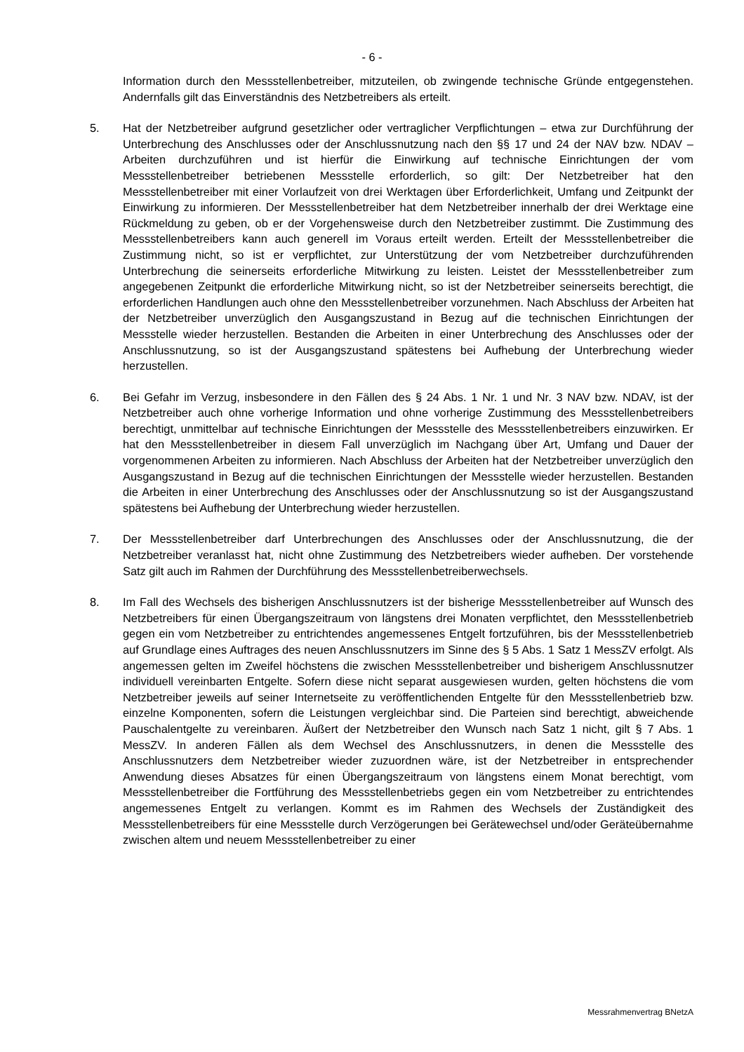- 6 -
Information durch den Messstellenbetreiber, mitzuteilen, ob zwingende technische Gründe entgegenstehen. Andernfalls gilt das Einverständnis des Netzbetreibers als erteilt.
5. Hat der Netzbetreiber aufgrund gesetzlicher oder vertraglicher Verpflichtungen – etwa zur Durchführung der Unterbrechung des Anschlusses oder der Anschlussnutzung nach den §§ 17 und 24 der NAV bzw. NDAV – Arbeiten durchzuführen und ist hierfür die Einwirkung auf technische Einrichtungen der vom Messstellenbetreiber betriebenen Messstelle erforderlich, so gilt: Der Netzbetreiber hat den Messstellenbetreiber mit einer Vorlaufzeit von drei Werktagen über Erforderlichkeit, Umfang und Zeitpunkt der Einwirkung zu informieren. Der Messstellenbetreiber hat dem Netzbetreiber innerhalb der drei Werktage eine Rückmeldung zu geben, ob er der Vorgehensweise durch den Netzbetreiber zustimmt. Die Zustimmung des Messstellenbetreibers kann auch generell im Voraus erteilt werden. Erteilt der Messstellenbetreiber die Zustimmung nicht, so ist er verpflichtet, zur Unterstützung der vom Netzbetreiber durchzuführenden Unterbrechung die seinerseits erforderliche Mitwirkung zu leisten. Leistet der Messstellenbetreiber zum angegebenen Zeitpunkt die erforderliche Mitwirkung nicht, so ist der Netzbetreiber seinerseits berechtigt, die erforderlichen Handlungen auch ohne den Messstellenbetreiber vorzunehmen. Nach Abschluss der Arbeiten hat der Netzbetreiber unverzüglich den Ausgangszustand in Bezug auf die technischen Einrichtungen der Messstelle wieder herzustellen. Bestanden die Arbeiten in einer Unterbrechung des Anschlusses oder der Anschlussnutzung, so ist der Ausgangszustand spätestens bei Aufhebung der Unterbrechung wieder herzustellen.
6. Bei Gefahr im Verzug, insbesondere in den Fällen des § 24 Abs. 1 Nr. 1 und Nr. 3 NAV bzw. NDAV, ist der Netzbetreiber auch ohne vorherige Information und ohne vorherige Zustimmung des Messstellenbetreibers berechtigt, unmittelbar auf technische Einrichtungen der Messstelle des Messstellenbetreibers einzuwirken. Er hat den Messstellenbetreiber in diesem Fall unverzüglich im Nachgang über Art, Umfang und Dauer der vorgenommenen Arbeiten zu informieren. Nach Abschluss der Arbeiten hat der Netzbetreiber unverzüglich den Ausgangszustand in Bezug auf die technischen Einrichtungen der Messstelle wieder herzustellen. Bestanden die Arbeiten in einer Unterbrechung des Anschlusses oder der Anschlussnutzung so ist der Ausgangszustand spätestens bei Aufhebung der Unterbrechung wieder herzustellen.
7. Der Messstellenbetreiber darf Unterbrechungen des Anschlusses oder der Anschlussnutzung, die der Netzbetreiber veranlasst hat, nicht ohne Zustimmung des Netzbetreibers wieder aufheben. Der vorstehende Satz gilt auch im Rahmen der Durchführung des Messstellenbetreiberwechsels.
8. Im Fall des Wechsels des bisherigen Anschlussnutzers ist der bisherige Messstellenbetreiber auf Wunsch des Netzbetreibers für einen Übergangszeitraum von längstens drei Monaten verpflichtet, den Messstellenbetrieb gegen ein vom Netzbetreiber zu entrichtendes angemessenes Entgelt fortzuführen, bis der Messstellenbetrieb auf Grundlage eines Auftrages des neuen Anschlussnutzers im Sinne des § 5 Abs. 1 Satz 1 MessZV erfolgt. Als angemessen gelten im Zweifel höchstens die zwischen Messstellenbetreiber und bisherigem Anschlussnutzer individuell vereinbarten Entgelte. Sofern diese nicht separat ausgewiesen wurden, gelten höchstens die vom Netzbetreiber jeweils auf seiner Internetseite zu veröffentlichenden Entgelte für den Messstellenbetrieb bzw. einzelne Komponenten, sofern die Leistungen vergleichbar sind. Die Parteien sind berechtigt, abweichende Pauschalentgelte zu vereinbaren. Äußert der Netzbetreiber den Wunsch nach Satz 1 nicht, gilt § 7 Abs. 1 MessZV. In anderen Fällen als dem Wechsel des Anschlussnutzers, in denen die Messstelle des Anschlussnutzers dem Netzbetreiber wieder zuzuordnen wäre, ist der Netzbetreiber in entsprechender Anwendung dieses Absatzes für einen Übergangszeitraum von längstens einem Monat berechtigt, vom Messstellenbetreiber die Fortführung des Messstellenbetriebs gegen ein vom Netzbetreiber zu entrichtendes angemessenes Entgelt zu verlangen. Kommt es im Rahmen des Wechsels der Zuständigkeit des Messstellenbetreibers für eine Messstelle durch Verzögerungen bei Gerätewechsel und/oder Geräteübernahme zwischen altem und neuem Messstellenbetreiber zu einer
Messrahmenvertrag BNetzA